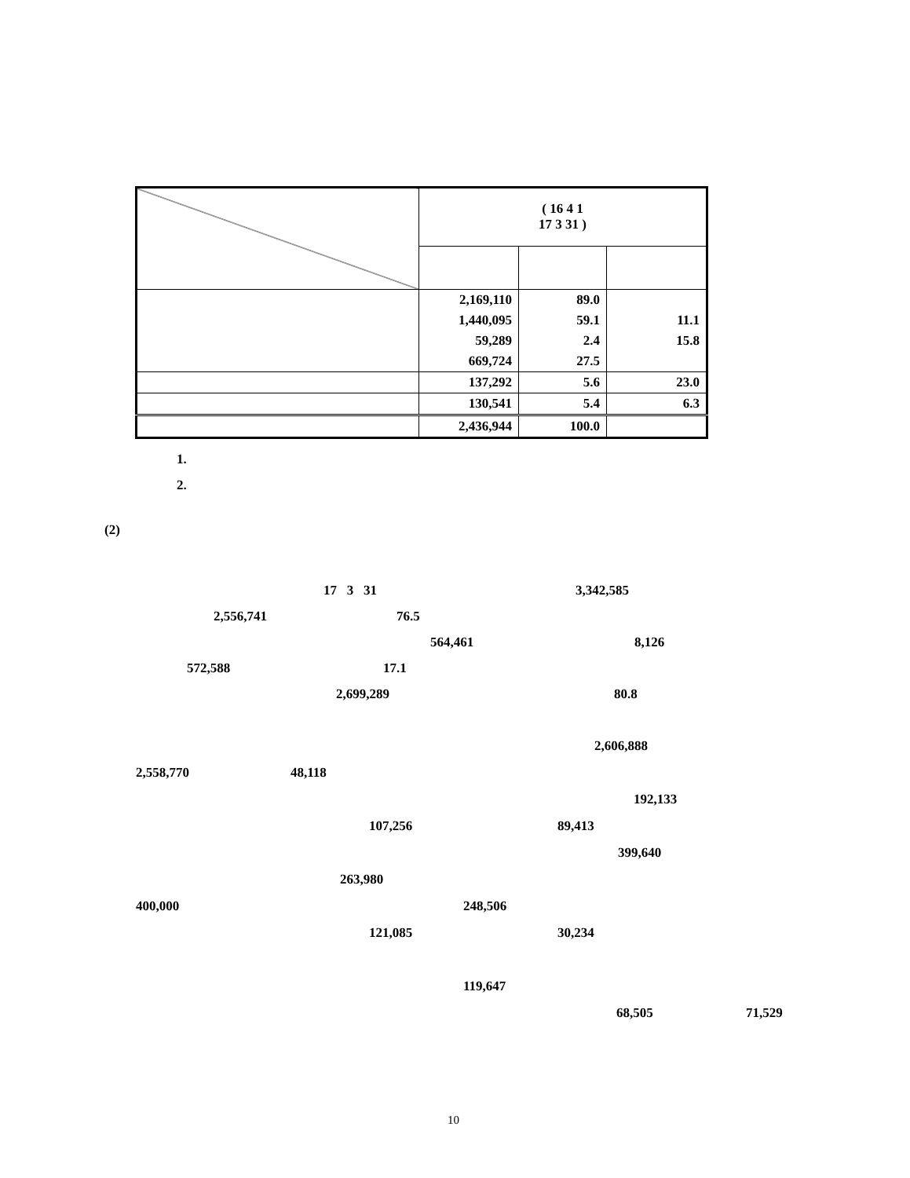| | ( 16 4 1 17 3 31 ) | | |
| | 2,169,110 | 89.0 | |
| | 1,440,095 | 59.1 | 11.1 |
| | 59,289 | 2.4 | 15.8 |
| | 669,724 | 27.5 | |
| | 137,292 | 5.6 | 23.0 |
| | 130,541 | 5.4 | 6.3 |
| | 2,436,944 | 100.0 | |
1.
2.
(2)
17 3 31 3,342,585
2,556,741 76.5 564,461 8,126
572,588 17.1
2,699,289 80.8
2,606,888
2,558,770 48,118 192,133
107,256 89,413 399,640
263,980
400,000 248,506
121,085 30,234
119,647 68,505 71,529
10